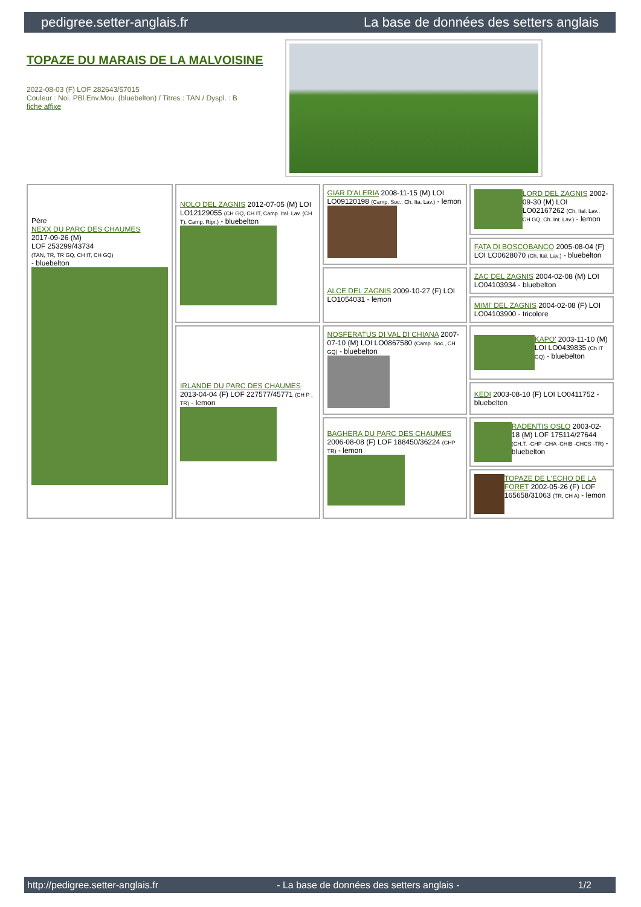pedigree.setter-anglais.fr La base de données des setters anglais
TOPAZE DU MARAIS DE LA MALVOISINE
2022-08-03 (F) LOF 282643/57015
Couleur : Noi. PBl.Env.Mou. (bluebelton) / Titres : TAN / Dyspl. : B
fiche affixe
| Père NEXX DU PARC DES CHAUMES 2017-09-26 (M) LOF 253299/43734 (TAN, TR, TR GQ, CH IT, CH GQ) - bluebelton | NOLO DEL ZAGNIS 2012-07-05 (M) LOI LO12129055 (CH GQ, CH IT, Camp. Ital. Lav. (CH T), Camp. Ripr.) - bluebelton | GIAR D'ALERIA 2008-11-15 (M) LOI LO09120198 (Camp. Soc., Ch. Ita. Lav.) - lemon | LORD DEL ZAGNIS 2002-09-30 (M) LOI LO02167262 (Ch. Ital. Lav., CH GQ, Ch. Int. Lav.) - lemon |
| | | | FATA DI BOSCOBANCO 2005-08-04 (F) LOI LO0628070 (Ch. Ital. Lav.) - bluebelton |
| | | ALCE DEL ZAGNIS 2009-10-27 (F) LOI LO1054031 - lemon | ZAC DEL ZAGNIS 2004-02-08 (M) LOI LO04103934 - bluebelton |
| | | | MIMI' DEL ZAGNIS 2004-02-08 (F) LOI LO04103900 - tricolore |
| | IRLANDE DU PARC DES CHAUMES 2013-04-04 (F) LOF 227577/45771 (CH P , TR) - lemon | NOSFERATUS DI VAL DI CHIANA 2007-07-10 (M) LOI LO0867580 (Camp. Soc., CH GQ) - bluebelton | KAPO' 2003-11-10 (M) LOI LO0439835 (Ch IT GQ) - bluebelton |
| | | | KEDI 2003-08-10 (F) LOI LO0411752 - bluebelton |
| | | BAGHERA DU PARC DES CHAUMES 2006-08-08 (F) LOF 188450/36224 (CHP TR) - lemon | RADENTIS OSLO 2003-02-18 (M) LOF 175114/27644 (CH.T. -CHP -CHA -CHIB -CHCS -TR) - bluebelton |
| | | | TOPAZE DE L'ECHO DE LA FORET 2002-05-26 (F) LOF 165658/31063 (TR, CH A) - lemon |
http://pedigree.setter-anglais.fr - La base de données des setters anglais - 1/2